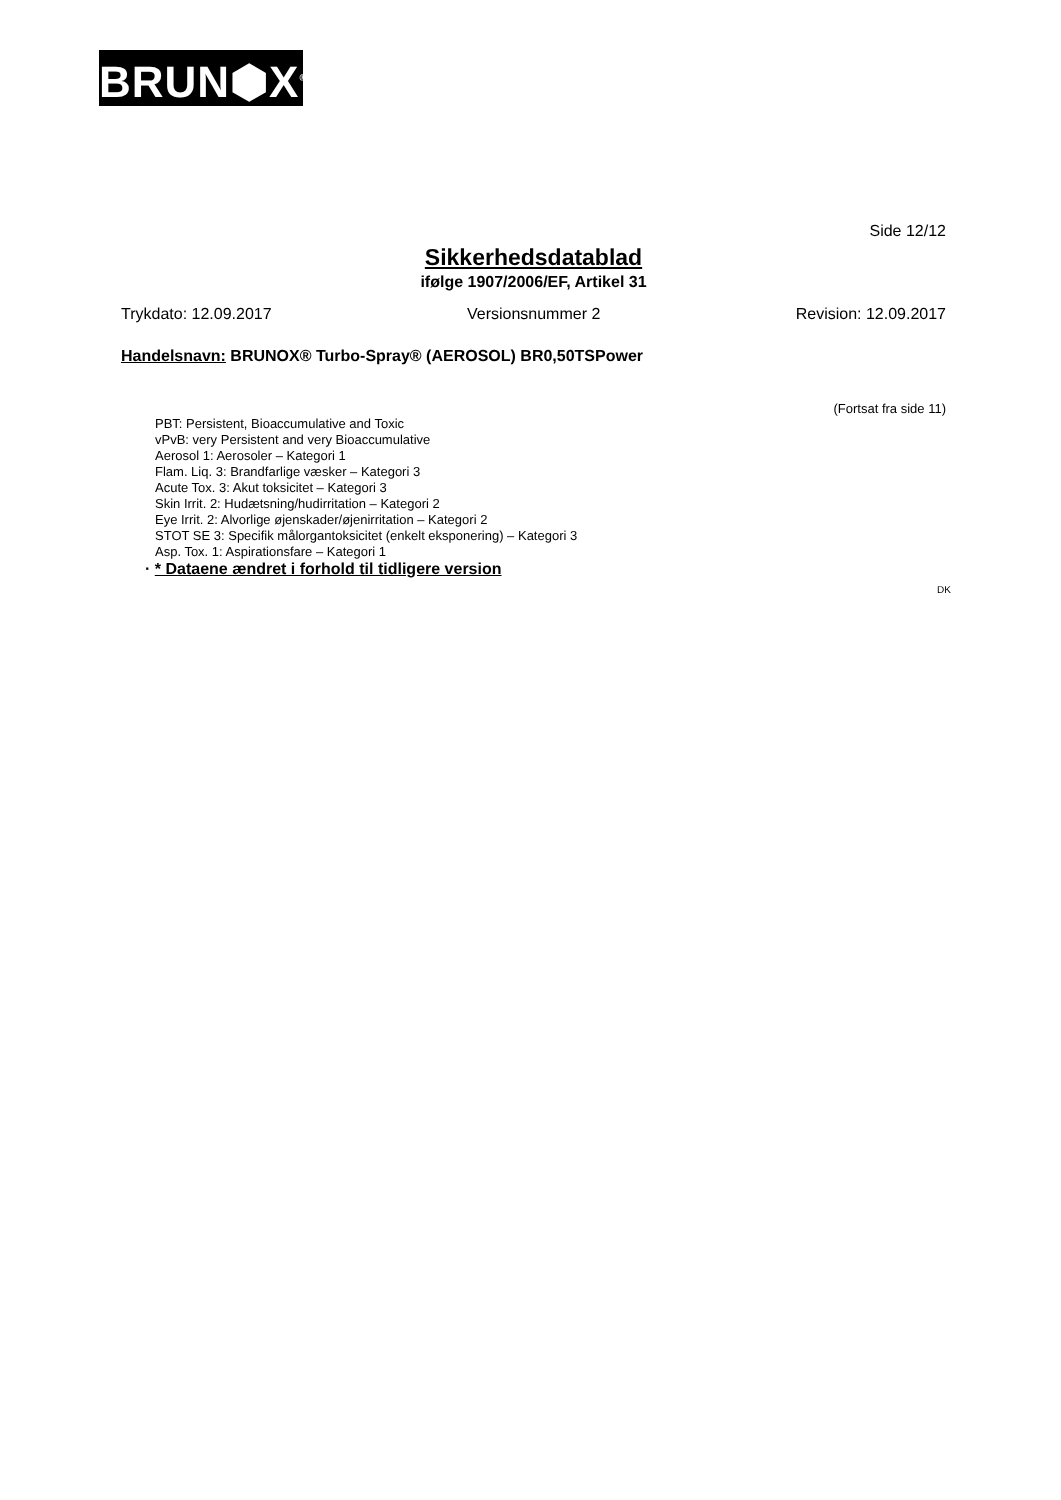BRUN⬢X<sup>®</sup>
Side 12/12
Sikkerhedsdatablad
ifølge 1907/2006/EF, Artikel 31
Trykdato: 12.09.2017 Versionsnummer 2 Revision: 12.09.2017
Handelsnavn: BRUNOX® Turbo-Spray® (AEROSOL) BR0,50TSPower
(Fortsat fra side 11)
PBT: Persistent, Bioaccumulative and Toxic
vPvB: very Persistent and very Bioaccumulative
Aerosol 1: Aerosoler – Kategori 1
Flam. Liq. 3: Brandfarlige væsker – Kategori 3
Acute Tox. 3: Akut toksicitet – Kategori 3
Skin Irrit. 2: Hudætsning/hudirritation – Kategori 2
Eye Irrit. 2: Alvorlige øjenskader/øjenirritation – Kategori 2
STOT SE 3: Specifik målorgantoksicitet (enkelt eksponering) – Kategori 3
Asp. Tox. 1: Aspirationsfare – Kategori 1
· * Dataene ændret i forhold til tidligere version
DK